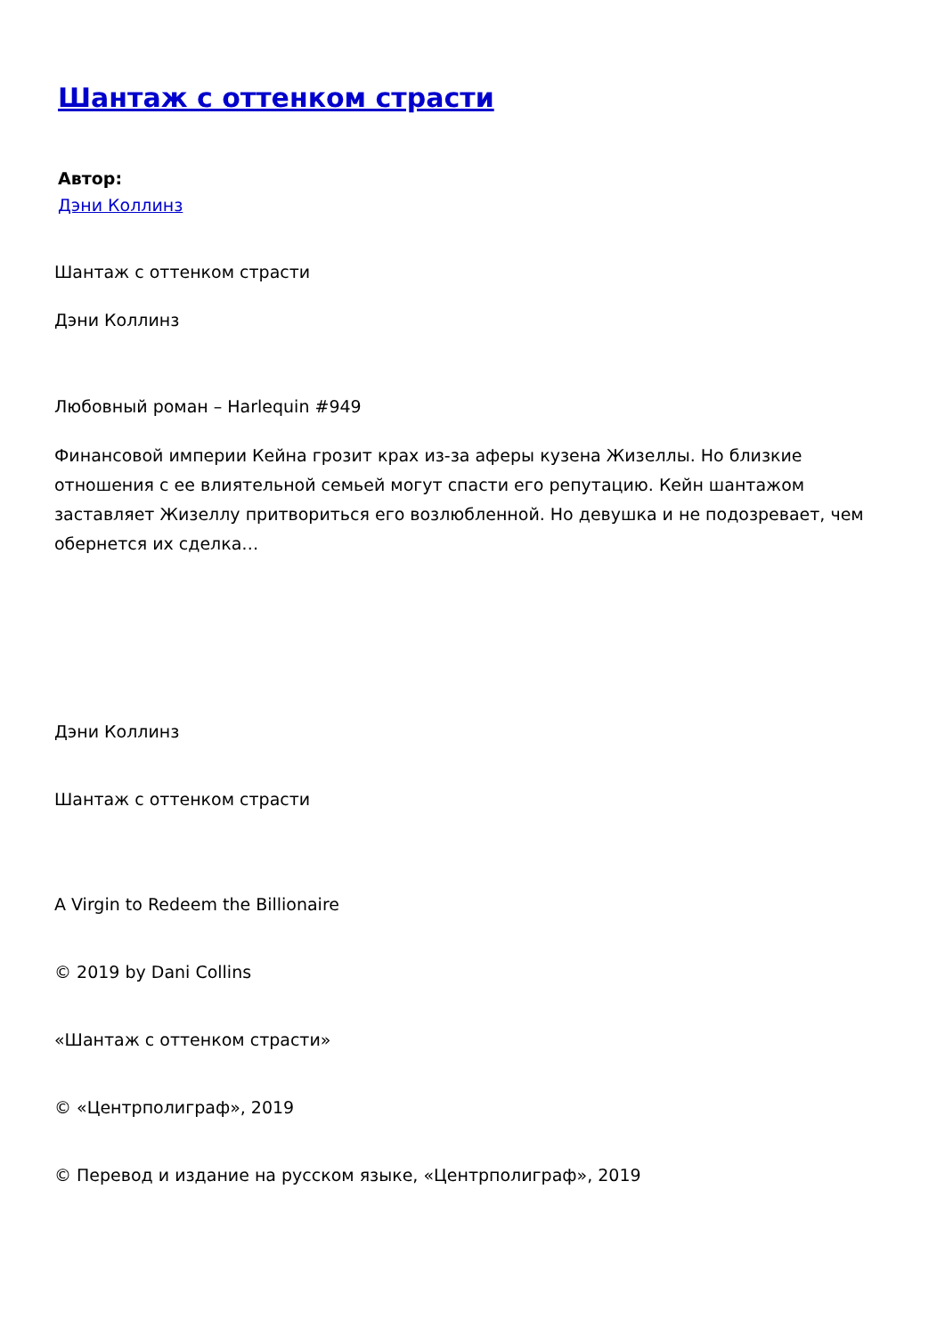Шантаж с оттенком страсти
Автор:
Дэни Коллинз
Шантаж с оттенком страсти
Дэни Коллинз
Любовный роман – Harlequin #949
Финансовой империи Кейна грозит крах из-за аферы кузена Жизеллы. Но близкие отношения с ее влиятельной семьей могут спасти его репутацию. Кейн шантажом заставляет Жизеллу притвориться его возлюбленной. Но девушка и не подозревает, чем обернется их сделка…
Дэни Коллинз
Шантаж с оттенком страсти
A Virgin to Redeem the Billionaire
© 2019 by Dani Collins
«Шантаж с оттенком страсти»
© «Центрполиграф», 2019
© Перевод и издание на русском языке, «Центрполиграф», 2019